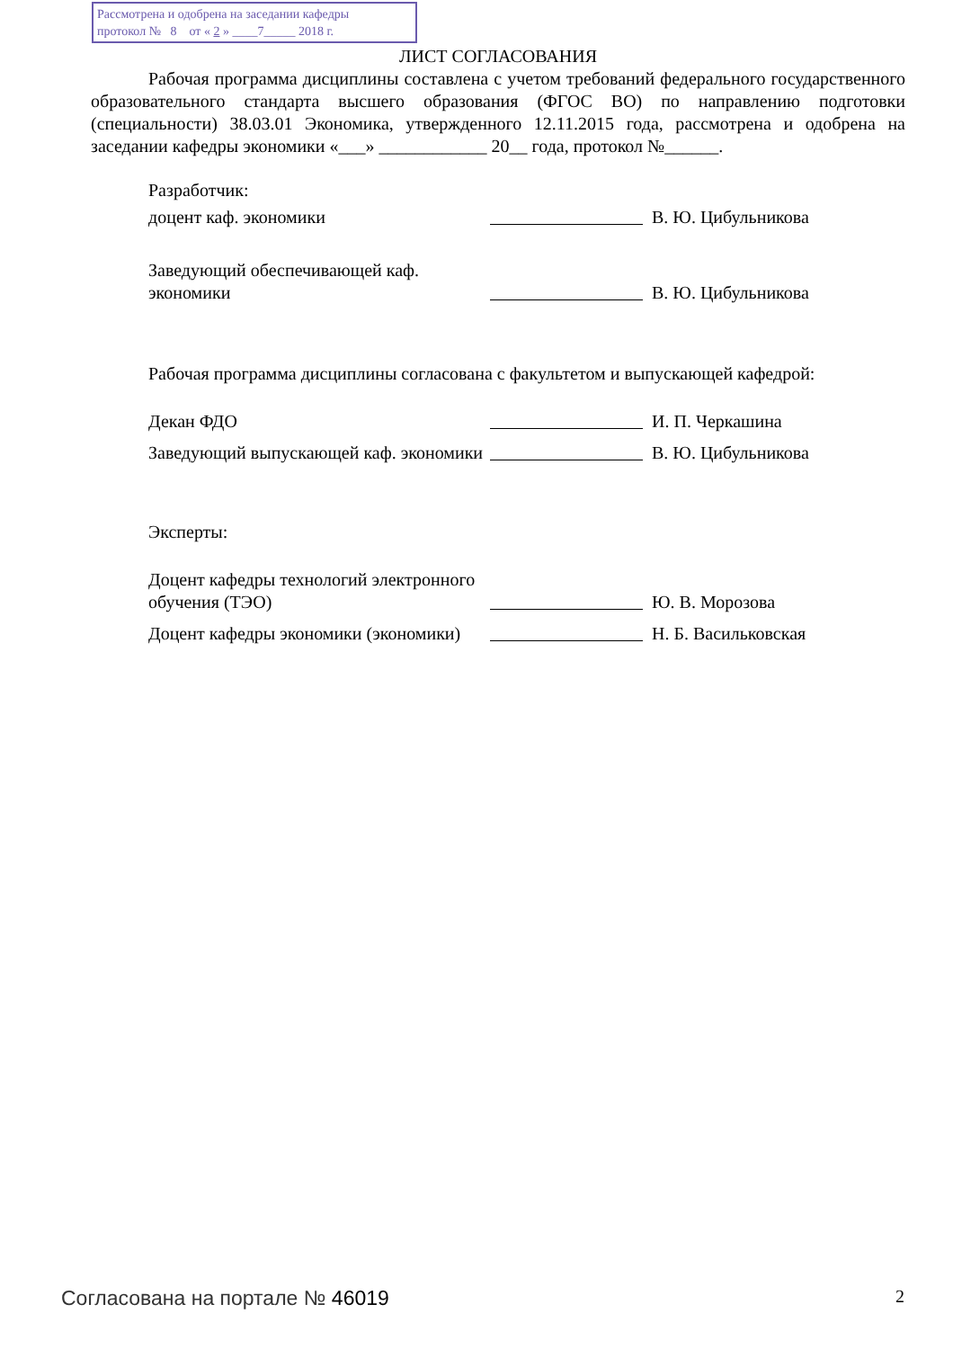Рассмотрена и одобрена на заседании кафедры
протокол № 8 от « 2 » ____7_____ 2018 г.
ЛИСТ СОГЛАСОВАНИЯ
Рабочая программа дисциплины составлена с учетом требований федерального государственного образовательного стандарта высшего образования (ФГОС ВО) по направлению подготовки (специальности) 38.03.01 Экономика, утвержденного 12.11.2015 года, рассмотрена и одобрена на заседании кафедры экономики «___» ____________ 20__ года, протокол №______.
Разработчик:
доцент каф. экономики
В. Ю. Цибульникова
Заведующий обеспечивающей каф. экономики
В. Ю. Цибульникова
Рабочая программа дисциплины согласована с факультетом и выпускающей кафедрой:
Декан ФДО
И. П. Черкашина
Заведующий выпускающей каф. экономики
В. Ю. Цибульникова
Эксперты:
Доцент кафедры технологий электронного обучения (ТЭО)
Ю. В. Морозова
Доцент кафедры экономики (экономики)
Н. Б. Васильковская
Согласована на портале № 46019 2